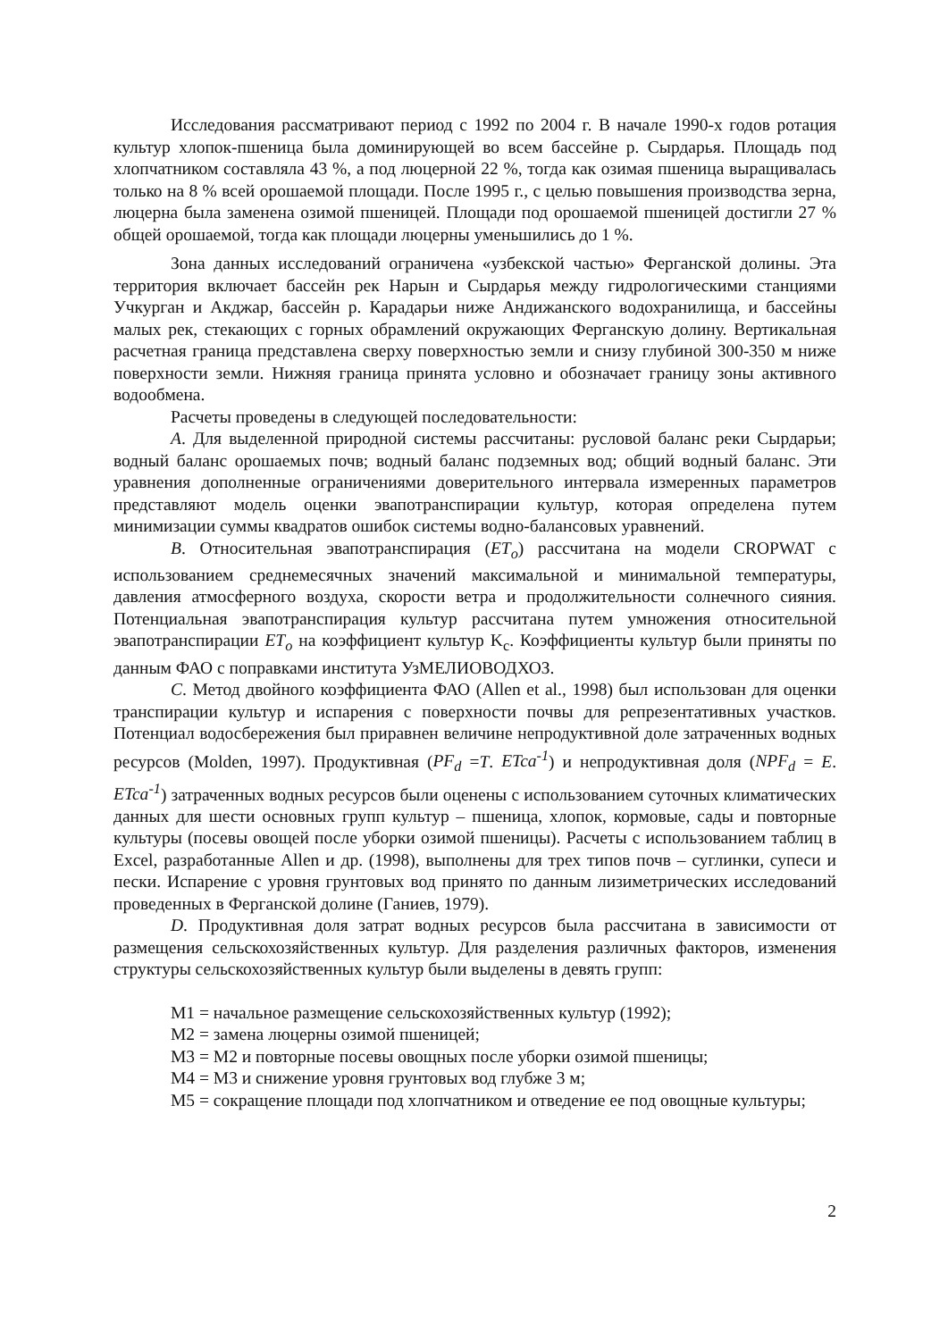Исследования рассматривают период с 1992 по 2004 г. В начале 1990-х годов ротация культур хлопок-пшеница была доминирующей во всем бассейне р. Сырдарья. Площадь под хлопчатником составляла 43 %, а под люцерной 22 %, тогда как озимая пшеница выращивалась только на 8 % всей орошаемой площади. После 1995 г., с целью повышения производства зерна, люцерна была заменена озимой пшеницей. Площади под орошаемой пшеницей достигли 27 % общей орошаемой, тогда как площади люцерны уменьшились до 1 %.
Зона данных исследований ограничена «узбекской частью» Ферганской долины. Эта территория включает бассейн рек Нарын и Сырдарья между гидрологическими станциями Учкурган и Акджар, бассейн р. Карадарьи ниже Андижанского водохранилища, и бассейны малых рек, стекающих с горных обрамлений окружающих Ферганскую долину. Вертикальная расчетная граница представлена сверху поверхностью земли и снизу глубиной 300-350 м ниже поверхности земли. Нижняя граница принята условно и обозначает границу зоны активного водообмена.
Расчеты проведены в следующей последовательности:
A. Для выделенной природной системы рассчитаны: русловой баланс реки Сырдарьи; водный баланс орошаемых почв; водный баланс подземных вод; общий водный баланс. Эти уравнения дополненные ограничениями доверительного интервала измеренных параметров представляют модель оценки эвапотранспирации культур, которая определена путем минимизации суммы квадратов ошибок системы водно-балансовых уравнений.
B. Относительная эвапотранспирация (ET<sub>o</sub>) рассчитана на модели CROPWAT с использованием среднемесячных значений максимальной и минимальной температуры, давления атмосферного воздуха, скорости ветра и продолжительности солнечного сияния. Потенциальная эвапотранспирация культур рассчитана путем умножения относительной эвапотранспирации ET<sub>o</sub> на коэффициент культур K<sub>c</sub>. Коэффициенты культур были приняты по данным ФАО с поправками института УзМЕЛИОВОДХОЗ.
C. Метод двойного коэффициента ФАО (Allen et al., 1998) был использован для оценки транспирации культур и испарения с поверхности почвы для репрезентативных участков. Потенциал водосбережения был приравнен величине непродуктивной доле затраченных водных ресурсов (Molden, 1997). Продуктивная (PF<sub>d</sub> =T. ETca<sup>-1</sup>) и непродуктивная доля (NPF<sub>d</sub> = E. ETca<sup>-1</sup>) затраченных водных ресурсов были оценены с использованием суточных климатических данных для шести основных групп культур – пшеница, хлопок, кормовые, сады и повторные культуры (посевы овощей после уборки озимой пшеницы). Расчеты с использованием таблиц в Excel, разработанные Allen и др. (1998), выполнены для трех типов почв – суглинки, супеси и пески. Испарение с уровня грунтовых вод принято по данным лизиметрических исследований проведенных в Ферганской долине (Ганиев, 1979).
D. Продуктивная доля затрат водных ресурсов была рассчитана в зависимости от размещения сельскохозяйственных культур. Для разделения различных факторов, изменения структуры сельскохозяйственных культур были выделены в девять групп:
М1 = начальное размещение сельскохозяйственных культур (1992);
М2 = замена люцерны озимой пшеницей;
М3 = М2 и повторные посевы овощных после уборки озимой пшеницы;
М4 = М3 и снижение уровня грунтовых вод глубже 3 м;
М5 = сокращение площади под хлопчатником и отведение ее под овощные культуры;
2